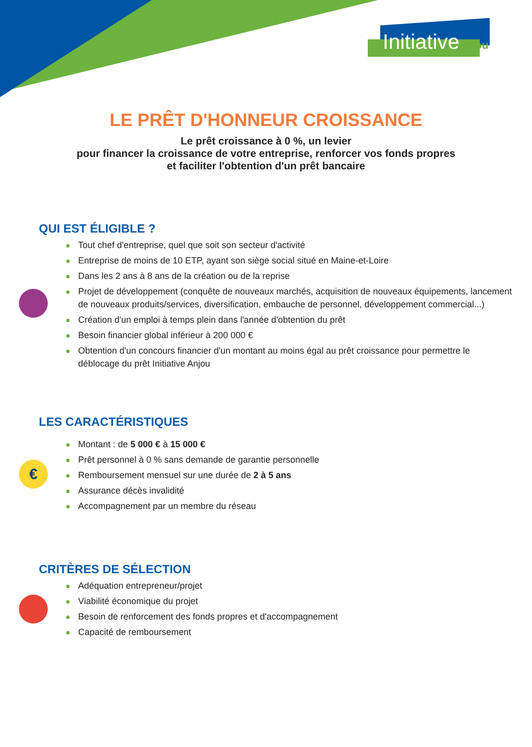Initiativeanjou
LE PRÊT D'HONNEUR CROISSANCE
Le prêt croissance à 0 %, un levier
pour financer la croissance de votre entreprise, renforcer vos fonds propres
et faciliter l'obtention d'un prêt bancaire
QUI EST ÉLIGIBLE ?
Tout chef d'entreprise, quel que soit son secteur d'activité
Entreprise de moins de 10 ETP, ayant son siège social situé en Maine-et-Loire
Dans les 2 ans à 8 ans de la création ou de la reprise
Projet de développement (conquête de nouveaux marchés, acquisition de nouveaux équipements, lancement de nouveaux produits/services, diversification, embauche de personnel, développement commercial...)
Création d'un emploi à temps plein dans l'année d'obtention du prêt
Besoin financier global inférieur à 200 000 €
Obtention d'un concours financier d'un montant au moins égal au prêt croissance pour permettre le déblocage du prêt Initiative Anjou
€
LES CARACTÉRISTIQUES
Montant : de 5 000 € à 15 000 €
Prêt personnel à 0 % sans demande de garantie personnelle
Remboursement mensuel sur une durée de 2 à 5 ans
Assurance décès invalidité
Accompagnement par un membre du réseau
CRITÈRES DE SÉLECTION
Adéquation entrepreneur/projet
Viabilité économique du projet
Besoin de renforcement des fonds propres et d'accompagnement
Capacité de remboursement